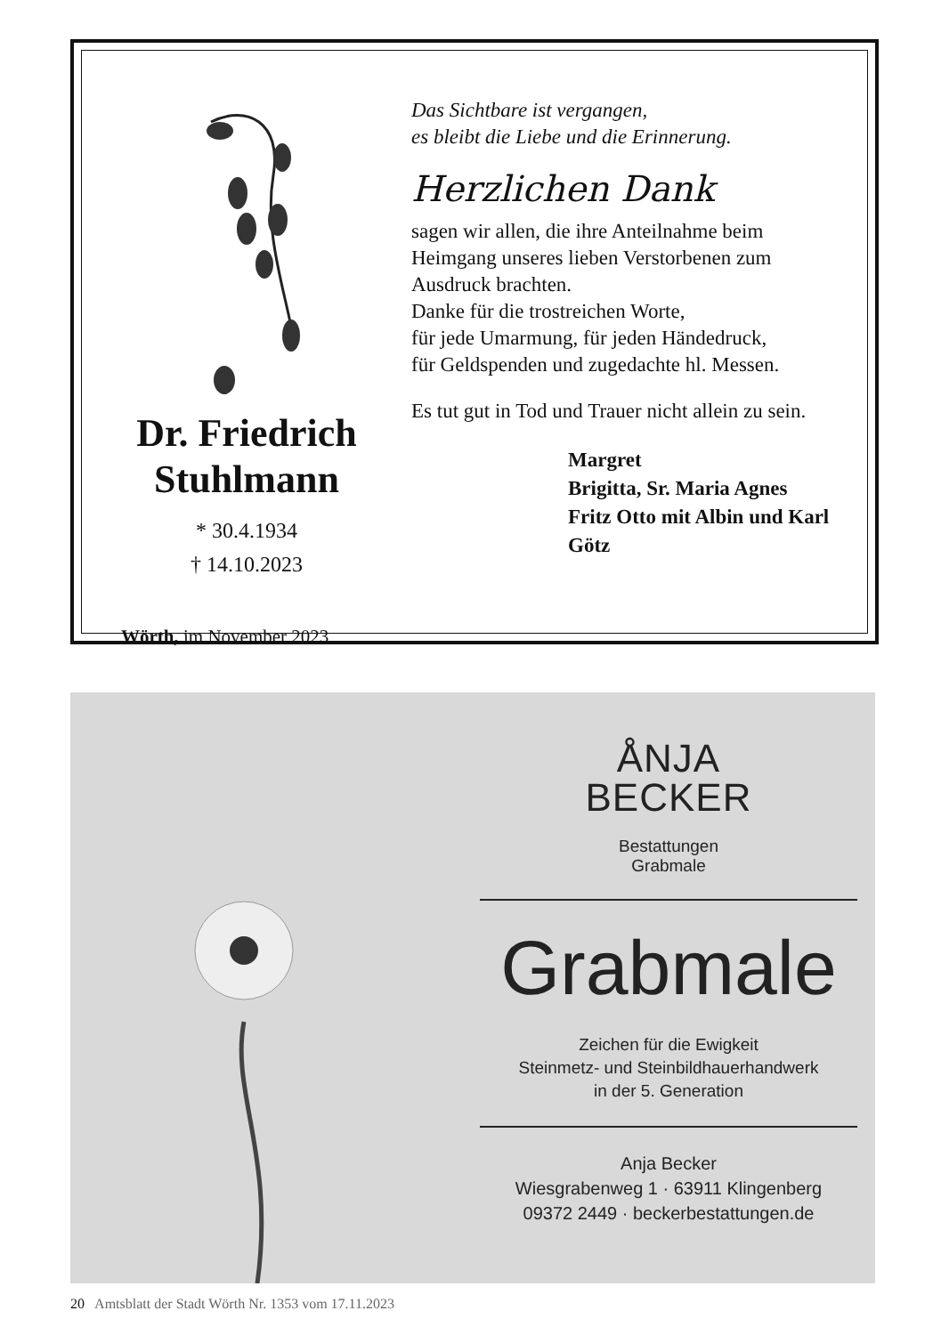Dr. Friedrich
Stuhlmann
* 30.4.1934
† 14.10.2023
Wörth, im November 2023
Das Sichtbare ist vergangen,
es bleibt die Liebe und die Erinnerung.
Herzlichen Dank
sagen wir allen, die ihre Anteilnahme beim
Heimgang unseres lieben Verstorbenen zum
Ausdruck brachten.
Danke für die trostreichen Worte,
für jede Umarmung, für jeden Händedruck,
für Geldspenden und zugedachte hl. Messen.
Es tut gut in Tod und Trauer nicht allein zu sein.
Margret
Brigitta, Sr. Maria Agnes
Fritz Otto mit Albin und Karl
Götz
ÅNJA
BECKER
Bestattungen
Grabmale
Grabmale
Zeichen für die Ewigkeit
Steinmetz- und Steinbildhauerhandwerk
in der 5. Generation
Anja Becker
Wiesgrabenweg 1 · 63911 Klingenberg
09372 2449 · beckerbestattungen.de
20 Amtsblatt der Stadt Wörth Nr. 1353 vom 17.11.2023